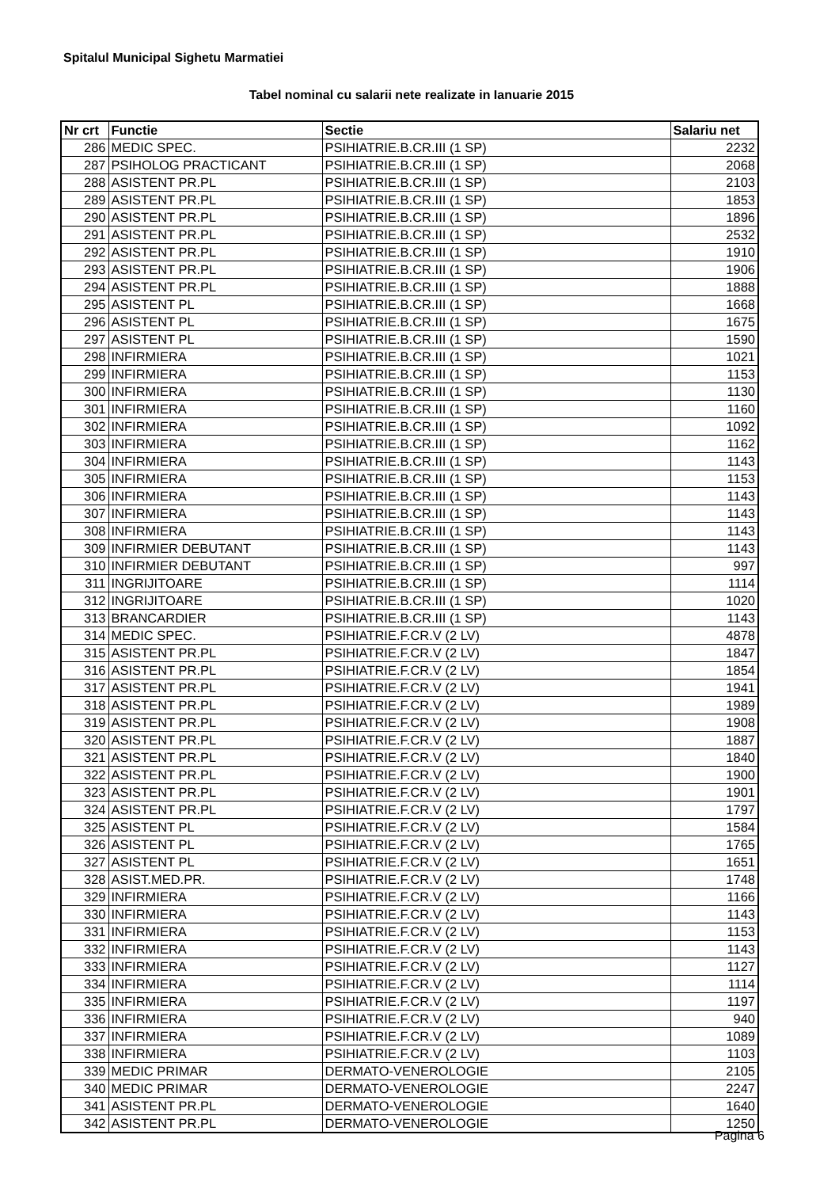Spitalul Municipal Sighetu Marmatiei
Tabel nominal cu salarii nete realizate in Ianuarie 2015
| Nr crt | Functie | Sectie | Salariu net |
| --- | --- | --- | --- |
| 286 | MEDIC SPEC. | PSIHIATRIE.B.CR.III (1 SP) | 2232 |
| 287 | PSIHOLOG PRACTICANT | PSIHIATRIE.B.CR.III (1 SP) | 2068 |
| 288 | ASISTENT PR.PL | PSIHIATRIE.B.CR.III (1 SP) | 2103 |
| 289 | ASISTENT PR.PL | PSIHIATRIE.B.CR.III (1 SP) | 1853 |
| 290 | ASISTENT PR.PL | PSIHIATRIE.B.CR.III (1 SP) | 1896 |
| 291 | ASISTENT PR.PL | PSIHIATRIE.B.CR.III (1 SP) | 2532 |
| 292 | ASISTENT PR.PL | PSIHIATRIE.B.CR.III (1 SP) | 1910 |
| 293 | ASISTENT PR.PL | PSIHIATRIE.B.CR.III (1 SP) | 1906 |
| 294 | ASISTENT PR.PL | PSIHIATRIE.B.CR.III (1 SP) | 1888 |
| 295 | ASISTENT PL | PSIHIATRIE.B.CR.III (1 SP) | 1668 |
| 296 | ASISTENT PL | PSIHIATRIE.B.CR.III (1 SP) | 1675 |
| 297 | ASISTENT PL | PSIHIATRIE.B.CR.III (1 SP) | 1590 |
| 298 | INFIRMIERA | PSIHIATRIE.B.CR.III (1 SP) | 1021 |
| 299 | INFIRMIERA | PSIHIATRIE.B.CR.III (1 SP) | 1153 |
| 300 | INFIRMIERA | PSIHIATRIE.B.CR.III (1 SP) | 1130 |
| 301 | INFIRMIERA | PSIHIATRIE.B.CR.III (1 SP) | 1160 |
| 302 | INFIRMIERA | PSIHIATRIE.B.CR.III (1 SP) | 1092 |
| 303 | INFIRMIERA | PSIHIATRIE.B.CR.III (1 SP) | 1162 |
| 304 | INFIRMIERA | PSIHIATRIE.B.CR.III (1 SP) | 1143 |
| 305 | INFIRMIERA | PSIHIATRIE.B.CR.III (1 SP) | 1153 |
| 306 | INFIRMIERA | PSIHIATRIE.B.CR.III (1 SP) | 1143 |
| 307 | INFIRMIERA | PSIHIATRIE.B.CR.III (1 SP) | 1143 |
| 308 | INFIRMIERA | PSIHIATRIE.B.CR.III (1 SP) | 1143 |
| 309 | INFIRMIER DEBUTANT | PSIHIATRIE.B.CR.III (1 SP) | 1143 |
| 310 | INFIRMIER DEBUTANT | PSIHIATRIE.B.CR.III (1 SP) | 997 |
| 311 | INGRIJITOARE | PSIHIATRIE.B.CR.III (1 SP) | 1114 |
| 312 | INGRIJITOARE | PSIHIATRIE.B.CR.III (1 SP) | 1020 |
| 313 | BRANCARDIER | PSIHIATRIE.B.CR.III (1 SP) | 1143 |
| 314 | MEDIC SPEC. | PSIHIATRIE.F.CR.V (2 LV) | 4878 |
| 315 | ASISTENT PR.PL | PSIHIATRIE.F.CR.V (2 LV) | 1847 |
| 316 | ASISTENT PR.PL | PSIHIATRIE.F.CR.V (2 LV) | 1854 |
| 317 | ASISTENT PR.PL | PSIHIATRIE.F.CR.V (2 LV) | 1941 |
| 318 | ASISTENT PR.PL | PSIHIATRIE.F.CR.V (2 LV) | 1989 |
| 319 | ASISTENT PR.PL | PSIHIATRIE.F.CR.V (2 LV) | 1908 |
| 320 | ASISTENT PR.PL | PSIHIATRIE.F.CR.V (2 LV) | 1887 |
| 321 | ASISTENT PR.PL | PSIHIATRIE.F.CR.V (2 LV) | 1840 |
| 322 | ASISTENT PR.PL | PSIHIATRIE.F.CR.V (2 LV) | 1900 |
| 323 | ASISTENT PR.PL | PSIHIATRIE.F.CR.V (2 LV) | 1901 |
| 324 | ASISTENT PR.PL | PSIHIATRIE.F.CR.V (2 LV) | 1797 |
| 325 | ASISTENT PL | PSIHIATRIE.F.CR.V (2 LV) | 1584 |
| 326 | ASISTENT PL | PSIHIATRIE.F.CR.V (2 LV) | 1765 |
| 327 | ASISTENT PL | PSIHIATRIE.F.CR.V (2 LV) | 1651 |
| 328 | ASIST.MED.PR. | PSIHIATRIE.F.CR.V (2 LV) | 1748 |
| 329 | INFIRMIERA | PSIHIATRIE.F.CR.V (2 LV) | 1166 |
| 330 | INFIRMIERA | PSIHIATRIE.F.CR.V (2 LV) | 1143 |
| 331 | INFIRMIERA | PSIHIATRIE.F.CR.V (2 LV) | 1153 |
| 332 | INFIRMIERA | PSIHIATRIE.F.CR.V (2 LV) | 1143 |
| 333 | INFIRMIERA | PSIHIATRIE.F.CR.V (2 LV) | 1127 |
| 334 | INFIRMIERA | PSIHIATRIE.F.CR.V (2 LV) | 1114 |
| 335 | INFIRMIERA | PSIHIATRIE.F.CR.V (2 LV) | 1197 |
| 336 | INFIRMIERA | PSIHIATRIE.F.CR.V (2 LV) | 940 |
| 337 | INFIRMIERA | PSIHIATRIE.F.CR.V (2 LV) | 1089 |
| 338 | INFIRMIERA | PSIHIATRIE.F.CR.V (2 LV) | 1103 |
| 339 | MEDIC PRIMAR | DERMATO-VENEROLOGIE | 2105 |
| 340 | MEDIC PRIMAR | DERMATO-VENEROLOGIE | 2247 |
| 341 | ASISTENT PR.PL | DERMATO-VENEROLOGIE | 1640 |
| 342 | ASISTENT PR.PL | DERMATO-VENEROLOGIE | 1250 |
Pagina 6